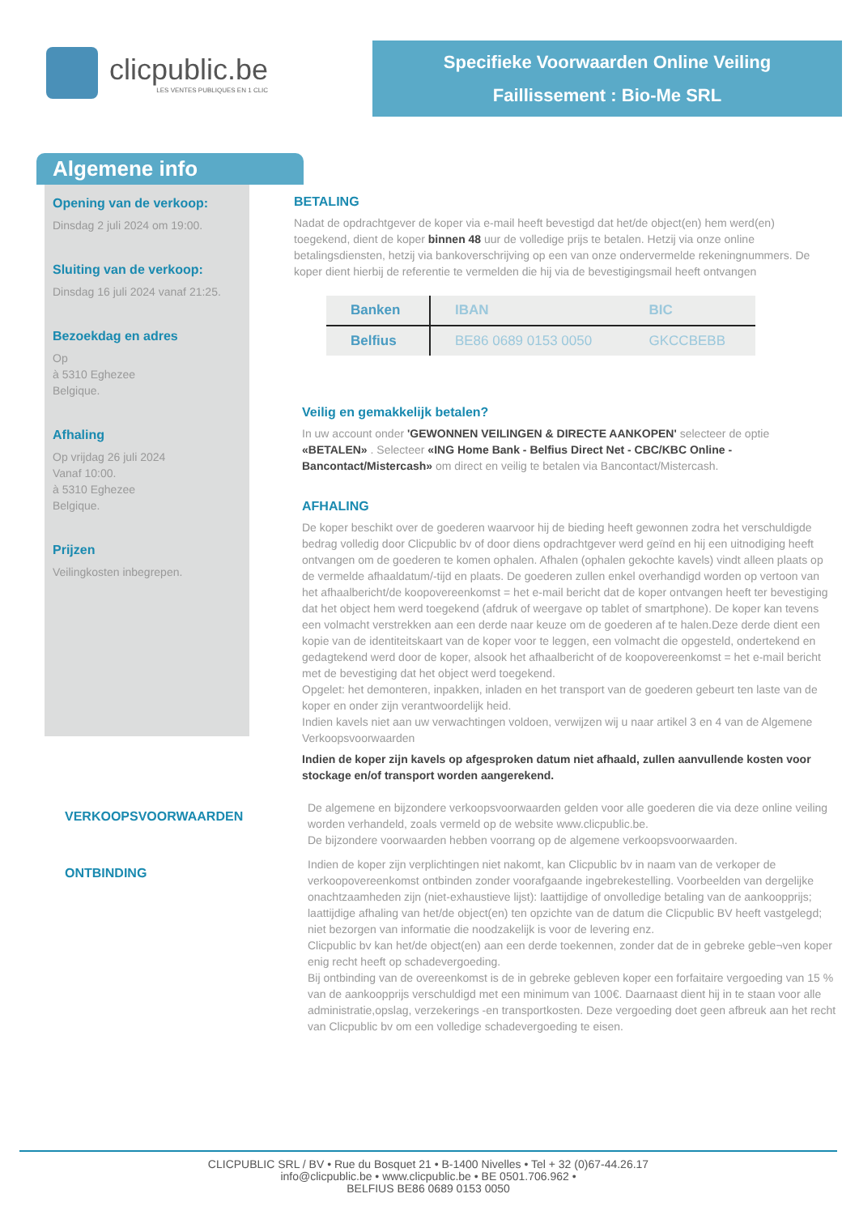clicpublic.be
LES VENTES PUBLIQUES EN 1 CLIC
Specifieke Voorwaarden Online Veiling
Faillissement : Bio-Me SRL
Algemene info
Opening van de verkoop:
Dinsdag 2 juli 2024 om 19:00.
Sluiting van de verkoop:
Dinsdag 16 juli 2024 vanaf 21:25.
Bezoekdag en adres
Op
à 5310 Eghezee
Belgique.
Afhaling
Op vrijdag 26 juli 2024
Vanaf 10:00.
à 5310 Eghezee
Belgique.
Prijzen
Veilingkosten inbegrepen.
BETALING
Nadat de opdrachtgever de koper via e-mail heeft bevestigd dat het/de object(en) hem werd(en) toegekend, dient de koper binnen 48 uur de volledige prijs te betalen. Hetzij via onze online betalingsdiensten, hetzij via bankoverschrijving op een van onze ondervermelde rekeningnummers. De koper dient hierbij de referentie te vermelden die hij via de bevestigingsmail heeft ontvangen
| Banken | IBAN | BIC |
| --- | --- | --- |
| Belfius | BE86 0689 0153 0050 | GKCCBEBB |
Veilig en gemakkelijk betalen?
In uw account onder 'GEWONNEN VEILINGEN & DIRECTE AANKOPEN' selecteer de optie «BETALEN» . Selecteer «ING Home Bank - Belfius Direct Net - CBC/KBC Online - Bancontact/Mistercash» om direct en veilig te betalen via Bancontact/Mistercash.
AFHALING
De koper beschikt over de goederen waarvoor hij de bieding heeft gewonnen zodra het verschuldigde bedrag volledig door Clicpublic bv of door diens opdrachtgever werd geïnd en hij een uitnodiging heeft ontvangen om de goederen te komen ophalen. Afhalen (ophalen gekochte kavels) vindt alleen plaats op de vermelde afhaaldatum/-tijd en plaats. De goederen zullen enkel overhandigd worden op vertoon van het afhaalbericht/de koopovereenkomst = het e-mail bericht dat de koper ontvangen heeft ter bevestiging dat het object hem werd toegekend (afdruk of weergave op tablet of smartphone). De koper kan tevens een volmacht verstrekken aan een derde naar keuze om de goederen af te halen.Deze derde dient een kopie van de identiteitskaart van de koper voor te leggen, een volmacht die opgesteld, ondertekend en gedagtekend werd door de koper, alsook het afhaalbericht of de koopovereenkomst = het e-mail bericht met de bevestiging dat het object werd toegekend.
Opgelet: het demonteren, inpakken, inladen en het transport van de goederen gebeurt ten laste van de koper en onder zijn verantwoordelijk heid.
Indien kavels niet aan uw verwachtingen voldoen, verwijzen wij u naar artikel 3 en 4 van de Algemene Verkoopsvoorwaarden
Indien de koper zijn kavels op afgesproken datum niet afhaald, zullen aanvullende kosten voor stockage en/of transport worden aangerekend.
VERKOOPSVOORWAARDEN
De algemene en bijzondere verkoopsvoorwaarden gelden voor alle goederen die via deze online veiling worden verhandeld, zoals vermeld op de website www.clicpublic.be.
De bijzondere voorwaarden hebben voorrang op de algemene verkoopsvoorwaarden.
ONTBINDING
Indien de koper zijn verplichtingen niet nakomt, kan Clicpublic bv in naam van de verkoper de verkoopovereenkomst ontbinden zonder voorafgaande ingebrekestelling. Voorbeelden van dergelijke onachtzaamheden zijn (niet-exhaustieve lijst): laattijdige of onvolledige betaling van de aankoopprijs; laattijdige afhaling van het/de object(en) ten opzichte van de datum die Clicpublic BV heeft vastgelegd; niet bezorgen van informatie die noodzakelijk is voor de levering enz.
Clicpublic bv kan het/de object(en) aan een derde toekennen, zonder dat de in gebreke geble¬ven koper enig recht heeft op schadevergoeding.
Bij ontbinding van de overeenkomst is de in gebreke gebleven koper een forfaitaire vergoeding van 15 % van de aankoopprijs verschuldigd met een minimum van 100€. Daarnaast dient hij in te staan voor alle administratie,opslag, verzekerings -en transportkosten. Deze vergoeding doet geen afbreuk aan het recht van Clicpublic bv om een volledige schadevergoeding te eisen.
CLICPUBLIC SRL / BV • Rue du Bosquet 21 • B-1400 Nivelles • Tel + 32 (0)67-44.26.17
info@clicpublic.be • www.clicpublic.be • BE 0501.706.962 •
BELFIUS BE86 0689 0153 0050